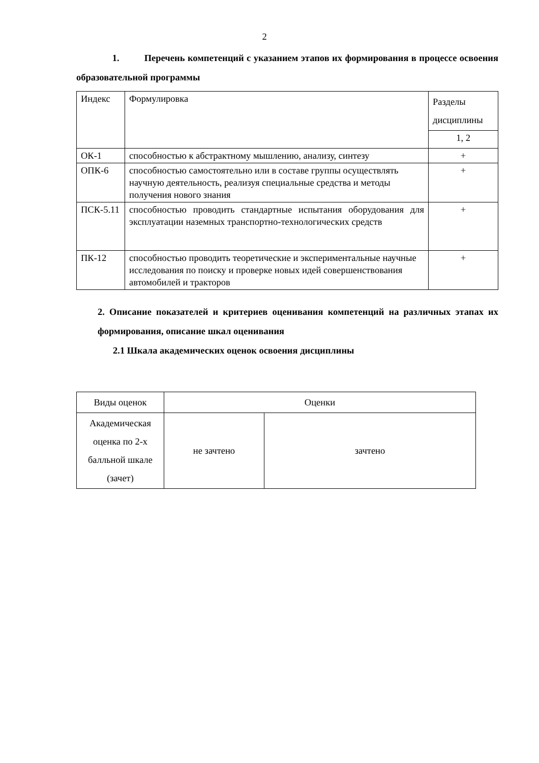2
1. Перечень компетенций с указанием этапов их формирования в процессе освоения образовательной программы
| Индекс | Формулировка | Разделы дисциплины |
| | | 1, 2 |
| ОК-1 | способностью к абстрактному мышлению, анализу, синтезу | + |
| ОПК-6 | способностью самостоятельно или в составе группы осуществлять научную деятельность, реализуя специальные средства и методы получения нового знания | + |
| ПСК-5.11 | способностью проводить стандартные испытания оборудования для эксплуатации наземных транспортно-технологических средств | + |
| ПК-12 | способностью проводить теоретические и экспериментальные научные исследования по поиску и проверке новых идей совершенствования автомобилей и тракторов | + |
2. Описание показателей и критериев оценивания компетенций на различных этапах их формирования, описание шкал оценивания
2.1 Шкала академических оценок освоения дисциплины
| Виды оценок | Оценки | |
| Академическая оценка по 2-х балльной шкале (зачет) | не зачтено | зачтено |